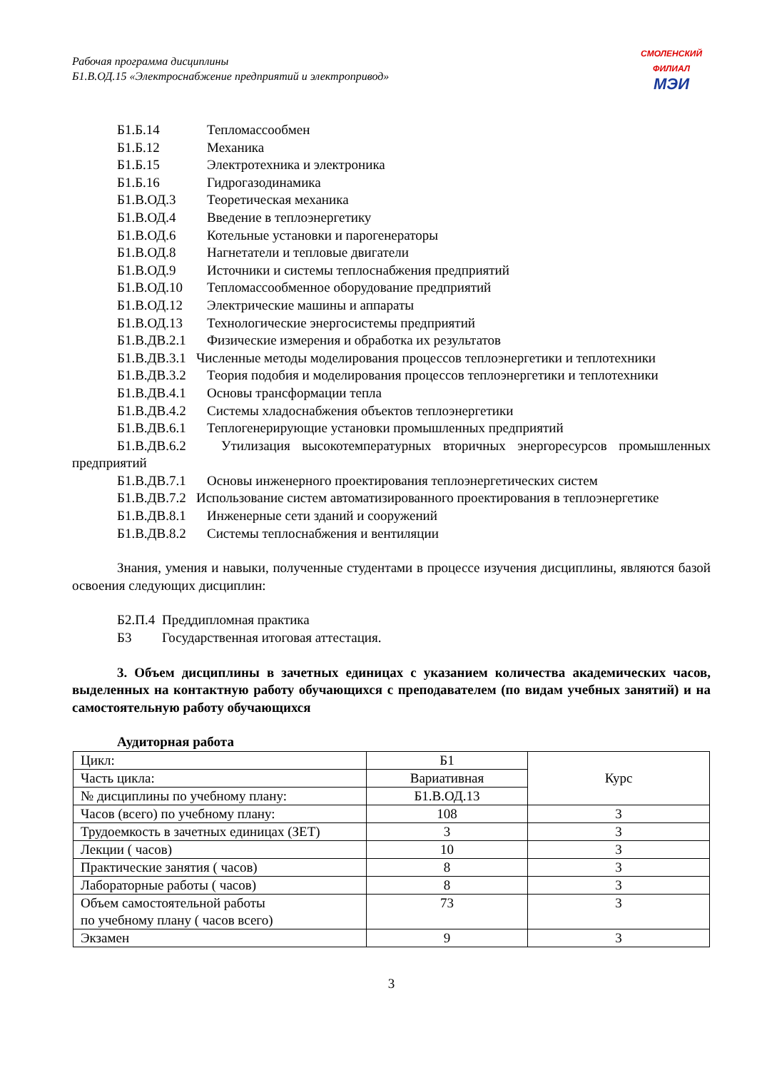Рабочая программа дисциплины
Б1.В.ОД.15 «Электроснабжение предприятий и электропривод»
СМОЛЕНСКИЙ ФИЛИАЛ
МЭИ
Б1.Б.14 Тепломассообмен
Б1.Б.12 Механика
Б1.Б.15 Электротехника и электроника
Б1.Б.16 Гидрогазодинамика
Б1.В.ОД.3 Теоретическая механика
Б1.В.ОД.4 Введение в теплоэнергетику
Б1.В.ОД.6 Котельные установки и парогенераторы
Б1.В.ОД.8 Нагнетатели и тепловые двигатели
Б1.В.ОД.9 Источники и системы теплоснабжения предприятий
Б1.В.ОД.10 Тепломассообменное оборудование предприятий
Б1.В.ОД.12 Электрические машины и аппараты
Б1.В.ОД.13 Технологические энергосистемы предприятий
Б1.В.ДВ.2.1 Физические измерения и обработка их результатов
Б1.В.ДВ.3.1 Численные методы моделирования процессов теплоэнергетики и теплотехники
Б1.В.ДВ.3.2 Теория подобия и моделирования процессов теплоэнергетики и теплотехники
Б1.В.ДВ.4.1 Основы трансформации тепла
Б1.В.ДВ.4.2 Системы хладоснабжения объектов теплоэнергетики
Б1.В.ДВ.6.1 Теплогенерирующие установки промышленных предприятий
Б1.В.ДВ.6.2 Утилизация высокотемпературных вторичных энергоресурсов промышленных предприятий
Б1.В.ДВ.7.1 Основы инженерного проектирования теплоэнергетических систем
Б1.В.ДВ.7.2 Использование систем автоматизированного проектирования в теплоэнергетике
Б1.В.ДВ.8.1 Инженерные сети зданий и сооружений
Б1.В.ДВ.8.2 Системы теплоснабжения и вентиляции
Знания, умения и навыки, полученные студентами в процессе изучения дисциплины, являются базой освоения следующих дисциплин:
Б2.П.4 Преддипломная практика
Б3 Государственная итоговая аттестация.
3. Объем дисциплины в зачетных единицах с указанием количества академических часов, выделенных на контактную работу обучающихся с преподавателем (по видам учебных занятий) и на самостоятельную работу обучающихся
Аудиторная работа
| Цикл: | Б1 | Курс |
| Часть цикла: | Вариативная | |
| № дисциплины по учебному плану: | Б1.В.ОД.13 | |
| Часов (всего) по учебному плану: | 108 | 3 |
| Трудоемкость в зачетных единицах (ЗЕТ) | 3 | 3 |
| Лекции ( часов) | 10 | 3 |
| Практические занятия ( часов) | 8 | 3 |
| Лабораторные работы ( часов) | 8 | 3 |
| Объем самостоятельной работы по учебному плану ( часов всего) | 73 | 3 |
| Экзамен | 9 | 3 |
3